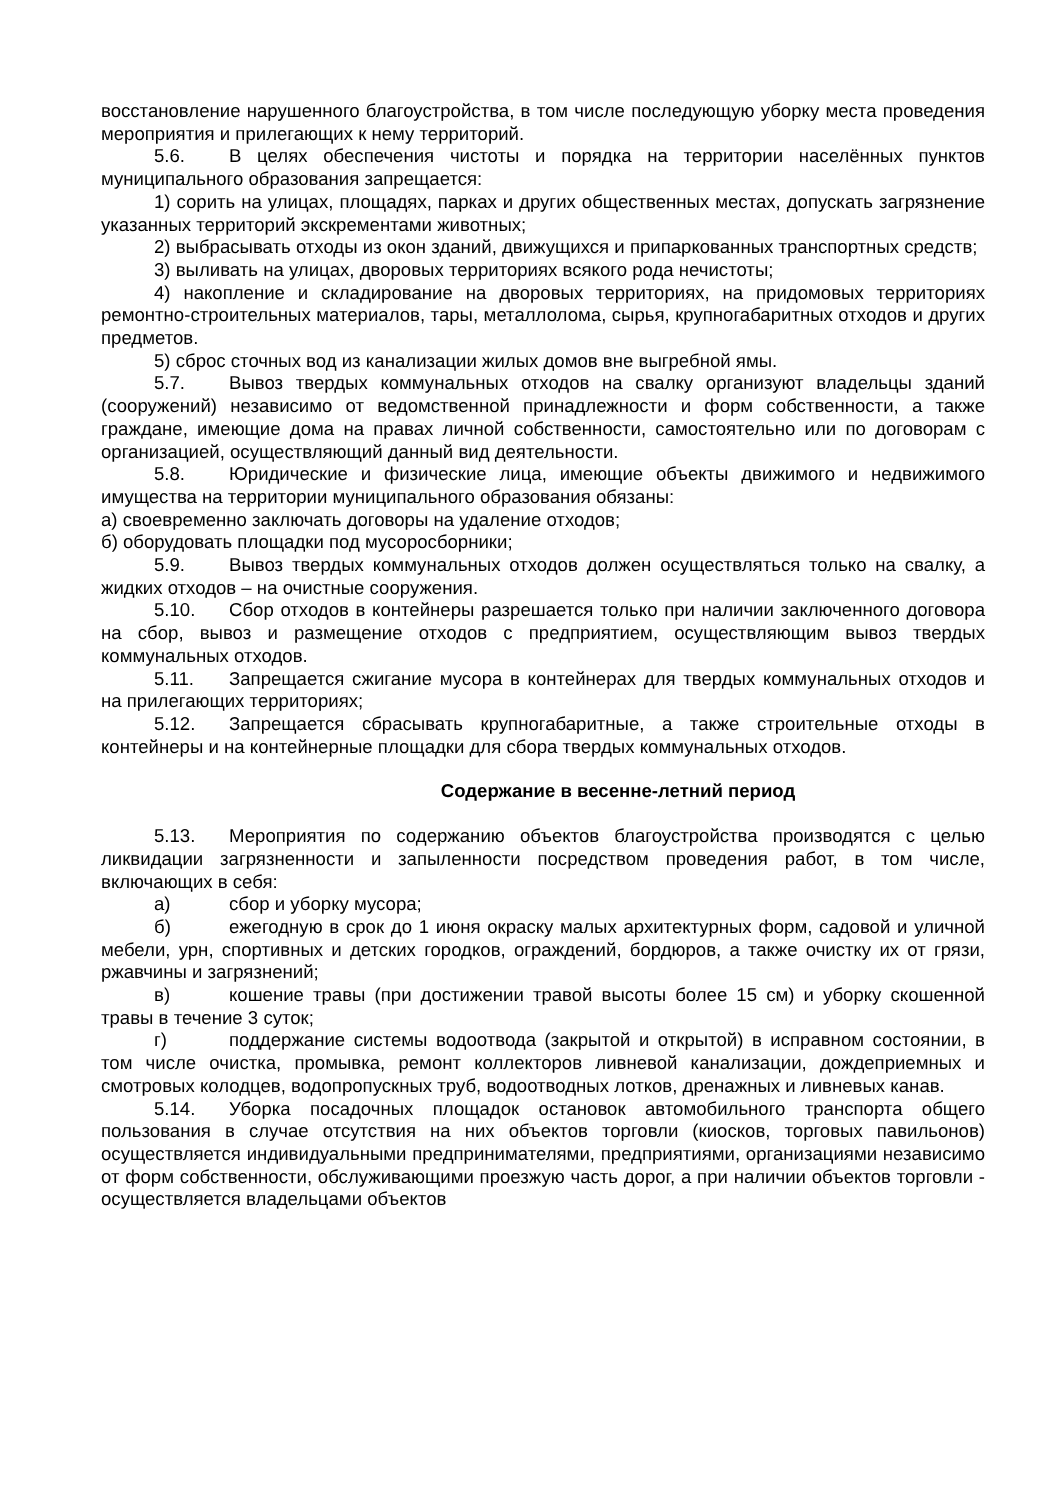восстановление нарушенного благоустройства, в том числе последующую уборку места проведения мероприятия и прилегающих к нему территорий.
5.6. В целях обеспечения чистоты и порядка на территории населённых пунктов муниципального образования запрещается:
1) сорить на улицах, площадях, парках и других общественных местах, допускать загрязнение указанных территорий экскрементами животных;
2) выбрасывать отходы из окон зданий, движущихся и припаркованных транспортных средств;
3) выливать на улицах, дворовых территориях всякого рода нечистоты;
4) накопление и складирование на дворовых территориях, на придомовых территориях ремонтно-строительных материалов, тары, металлолома, сырья, крупногабаритных отходов и других предметов.
5) сброс сточных вод из канализации жилых домов вне выгребной ямы.
5.7. Вывоз твердых коммунальных отходов на свалку организуют владельцы зданий (сооружений) независимо от ведомственной принадлежности и форм собственности, а также граждане, имеющие дома на правах личной собственности, самостоятельно или по договорам с организацией, осуществляющий данный вид деятельности.
5.8. Юридические и физические лица, имеющие объекты движимого и недвижимого имущества на территории муниципального образования обязаны:
а) своевременно заключать договоры на удаление отходов;
б) оборудовать площадки под мусоросборники;
5.9. Вывоз твердых коммунальных отходов должен осуществляться только на свалку, а жидких отходов – на очистные сооружения.
5.10. Сбор отходов в контейнеры разрешается только при наличии заключенного договора на сбор, вывоз и размещение отходов с предприятием, осуществляющим вывоз твердых коммунальных отходов.
5.11. Запрещается сжигание мусора в контейнерах для твердых коммунальных отходов и на прилегающих территориях;
5.12. Запрещается сбрасывать крупногабаритные, а также строительные отходы в контейнеры и на контейнерные площадки для сбора твердых коммунальных отходов.
Содержание в весенне-летний период
5.13. Мероприятия по содержанию объектов благоустройства производятся с целью ликвидации загрязненности и запыленности посредством проведения работ, в том числе, включающих в себя:
а) сбор и уборку мусора;
б) ежегодную в срок до 1 июня окраску малых архитектурных форм, садовой и уличной мебели, урн, спортивных и детских городков, ограждений, бордюров, а также очистку их от грязи, ржавчины и загрязнений;
в) кошение травы (при достижении травой высоты более 15 см) и уборку скошенной травы в течение 3 суток;
г) поддержание системы водоотвода (закрытой и открытой) в исправном состоянии, в том числе очистка, промывка, ремонт коллекторов ливневой канализации, дождеприемных и смотровых колодцев, водопропускных труб, водоотводных лотков, дренажных и ливневых канав.
5.14. Уборка посадочных площадок остановок автомобильного транспорта общего пользования в случае отсутствия на них объектов торговли (киосков, торговых павильонов) осуществляется индивидуальными предпринимателями, предприятиями, организациями независимо от форм собственности, обслуживающими проезжую часть дорог, а при наличии объектов торговли - осуществляется владельцами объектов